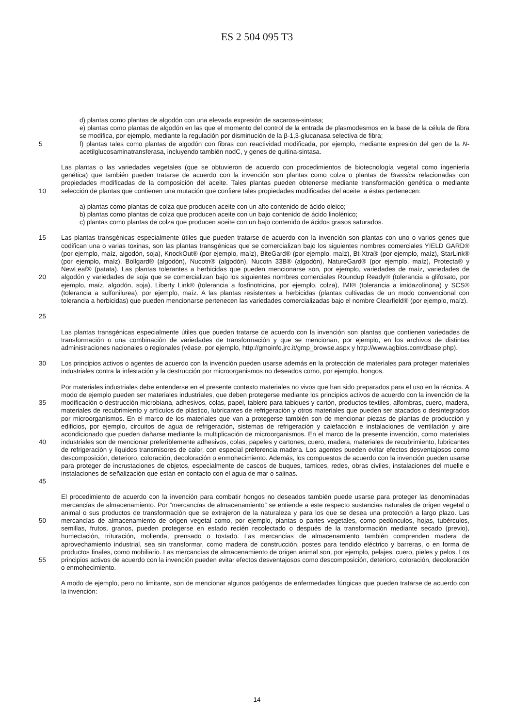ES 2 504 095 T3
d) plantas como plantas de algodón con una elevada expresión de sacarosa-sintasa;
e) plantas como plantas de algodón en las que el momento del control de la entrada de plasmodesmos en la base de la célula de fibra se modifica, por ejemplo, mediante la regulación por disminución de la β-1,3-glucanasa selectiva de fibra;
5 f) plantas tales como plantas de algodón con fibras con reactividad modificada, por ejemplo, mediante expresión del gen de la N-acetilglucosaminatransferasa, incluyendo también nodC, y genes de quitina-sintasa.
10 Las plantas o las variedades vegetales (que se obtuvieron de acuerdo con procedimientos de biotecnología vegetal como ingeniería genética) que también pueden tratarse de acuerdo con la invención son plantas como colza o plantas de Brassica relacionadas con propiedades modificadas de la composición del aceite. Tales plantas pueden obtenerse mediante transformación genética o mediante selección de plantas que contienen una mutación que confiere tales propiedades modificadas del aceite; a éstas pertenecen:
a) plantas como plantas de colza que producen aceite con un alto contenido de ácido oleico;
b) plantas como plantas de colza que producen aceite con un bajo contenido de ácido linolénico;
c) plantas como plantas de colza que producen aceite con un bajo contenido de ácidos grasos saturados.
15
20
25
Las plantas transgénicas especialmente útiles que pueden tratarse de acuerdo con la invención son plantas con uno o varios genes que codifican una o varias toxinas, son las plantas transgénicas que se comercializan bajo los siguientes nombres comerciales YIELD GARD® (por ejemplo, maíz, algodón, soja), KnockOut® (por ejemplo, maíz), BiteGard® (por ejemplo, maíz), Bt-Xtra® (por ejemplo, maíz), StarLink® (por ejemplo, maíz), Bollgard® (algodón), Nucotn® (algodón), Nucotn 33B® (algodón), NatureGard® (por ejemplo, maíz), Protecta® y NewLeaf® (patata). Las plantas tolerantes a herbicidas que pueden mencionarse son, por ejemplo, variedades de maíz, variedades de algodón y variedades de soja que se comercializan bajo los siguientes nombres comerciales Roundup Ready® (tolerancia a glifosato, por ejemplo, maíz, algodón, soja), Liberty Link® (tolerancia a fosfinotricina, por ejemplo, colza), IMI® (tolerancia a imidazolinona) y SCS® (tolerancia a sulfonilurea), por ejemplo, maíz. A las plantas resistentes a herbicidas (plantas cultivadas de un modo convencional con tolerancia a herbicidas) que pueden mencionarse pertenecen las variedades comercializadas bajo el nombre Clearfield® (por ejemplo, maíz).
Las plantas transgénicas especialmente útiles que pueden tratarse de acuerdo con la invención son plantas que contienen variedades de transformación o una combinación de variedades de transformación y que se mencionan, por ejemplo, en los archivos de distintas administraciones nacionales o regionales (véase, por ejemplo, http://gmoinfo.jrc.it/gmp_browse.aspx y http://www.agbios.com/dbase.php).
30 Los principios activos o agentes de acuerdo con la invención pueden usarse además en la protección de materiales para proteger materiales industriales contra la infestación y la destrucción por microorganismos no deseados como, por ejemplo, hongos.
35
40
45
Por materiales industriales debe entenderse en el presente contexto materiales no vivos que han sido preparados para el uso en la técnica. A modo de ejemplo pueden ser materiales industriales, que deben protegerse mediante los principios activos de acuerdo con la invención de la modificación o destrucción microbiana, adhesivos, colas, papel, tablero para tabiques y cartón, productos textiles, alfombras, cuero, madera, materiales de recubrimiento y artículos de plástico, lubricantes de refrigeración y otros materiales que pueden ser atacados o desintegrados por microorganismos. En el marco de los materiales que van a protegerse también son de mencionar piezas de plantas de producción y edificios, por ejemplo, circuitos de agua de refrigeración, sistemas de refrigeración y calefacción e instalaciones de ventilación y aire acondicionado que pueden dañarse mediante la multiplicación de microorganismos. En el marco de la presente invención, como materiales industriales son de mencionar preferiblemente adhesivos, colas, papeles y cartones, cuero, madera, materiales de recubrimiento, lubricantes de refrigeración y líquidos transmisores de calor, con especial preferencia madera. Los agentes pueden evitar efectos desventajosos como descomposición, deterioro, coloración, decoloración o enmohecimiento. Además, los compuestos de acuerdo con la invención pueden usarse para proteger de incrustaciones de objetos, especialmente de cascos de buques, tamices, redes, obras civiles, instalaciones del muelle e instalaciones de señalización que están en contacto con el agua de mar o salinas.
50
55
El procedimiento de acuerdo con la invención para combatir hongos no deseados también puede usarse para proteger las denominadas mercancías de almacenamiento. Por “mercancías de almacenamiento” se entiende a este respecto sustancias naturales de origen vegetal o animal o sus productos de transformación que se extrajeron de la naturaleza y para los que se desea una protección a largo plazo. Las mercancías de almacenamiento de origen vegetal como, por ejemplo, plantas o partes vegetales, como pedúnculos, hojas, tubérculos, semillas, frutos, granos, pueden protegerse en estado recién recolectado o después de la transformación mediante secado (previo), humectación, trituración, molienda, prensado o tostado. Las mercancías de almacenamiento también comprenden madera de aprovechamiento industrial, sea sin transformar, como madera de construcción, postes para tendido eléctrico y barreras, o en forma de productos finales, como mobiliario. Las mercancías de almacenamiento de origen animal son, por ejemplo, pelajes, cuero, pieles y pelos. Los principios activos de acuerdo con la invención pueden evitar efectos desventajosos como descomposición, deterioro, coloración, decoloración o enmohecimiento.
A modo de ejemplo, pero no limitante, son de mencionar algunos patógenos de enfermedades fúngicas que pueden tratarse de acuerdo con la invención:
14